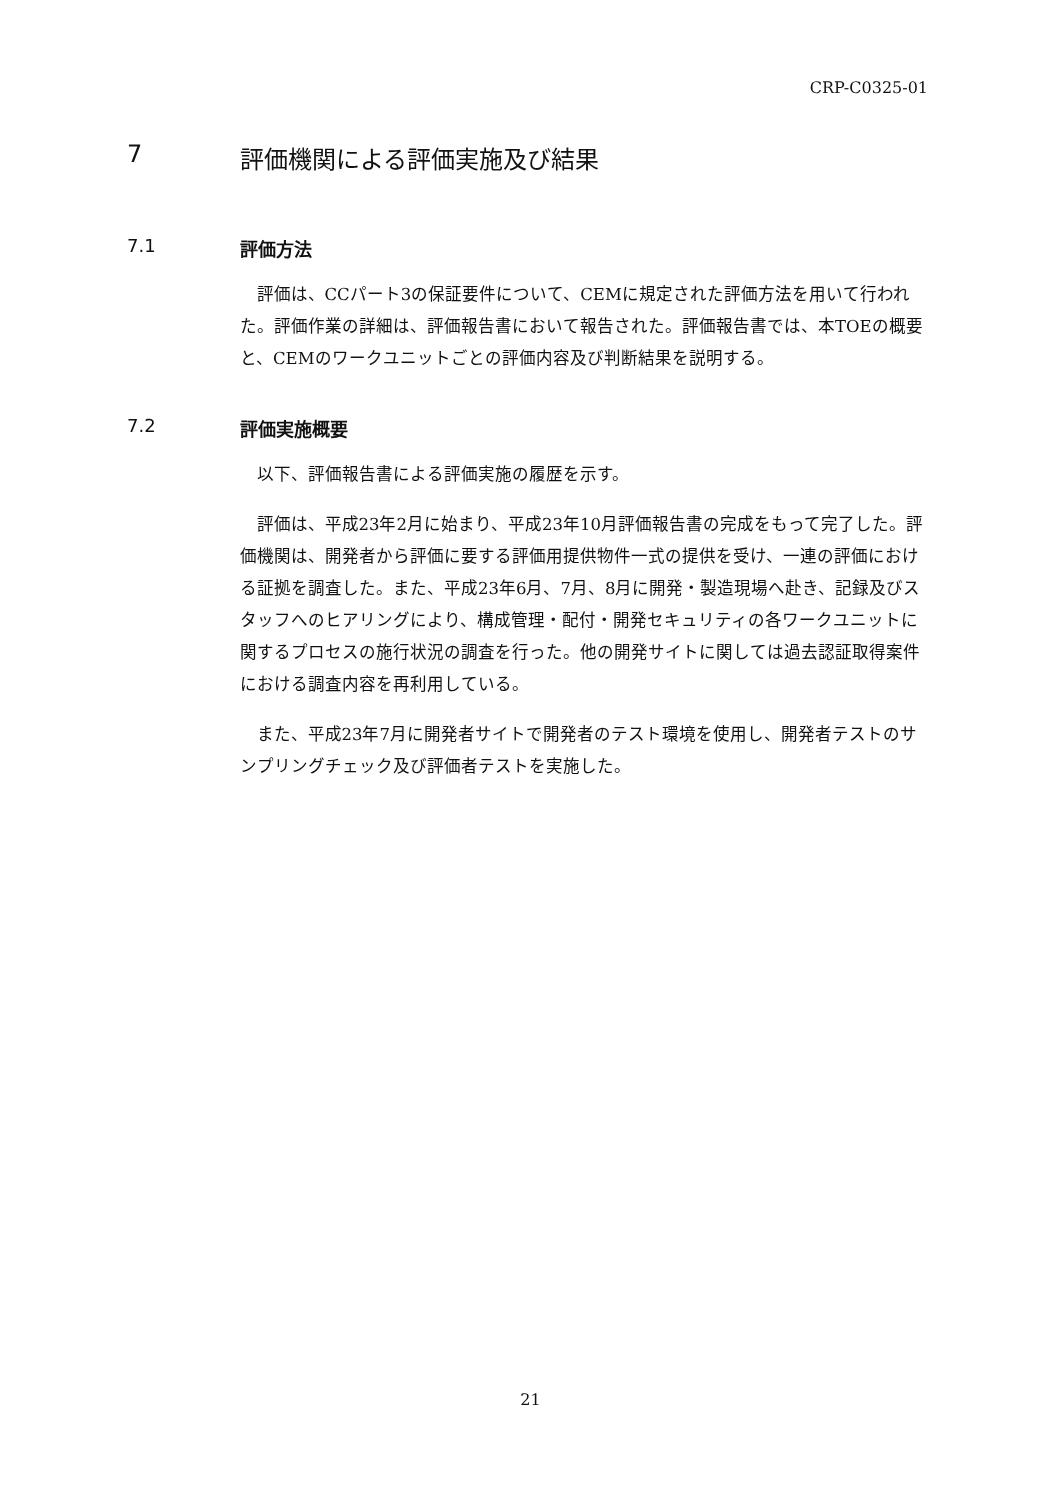CRP-C0325-01
7 評価機関による評価実施及び結果
7.1 評価方法
評価は、CCパート3の保証要件について、CEMに規定された評価方法を用いて行われた。評価作業の詳細は、評価報告書において報告された。評価報告書では、本TOEの概要と、CEMのワークユニットごとの評価内容及び判断結果を説明する。
7.2 評価実施概要
以下、評価報告書による評価実施の履歴を示す。
評価は、平成23年2月に始まり、平成23年10月評価報告書の完成をもって完了した。評価機関は、開発者から評価に要する評価用提供物件一式の提供を受け、一連の評価における証拠を調査した。また、平成23年6月、7月、8月に開発・製造現場へ赴き、記録及びスタッフへのヒアリングにより、構成管理・配付・開発セキュリティの各ワークユニットに関するプロセスの施行状況の調査を行った。他の開発サイトに関しては過去認証取得案件における調査内容を再利用している。
また、平成23年7月に開発者サイトで開発者のテスト環境を使用し、開発者テストのサンプリングチェック及び評価者テストを実施した。
21